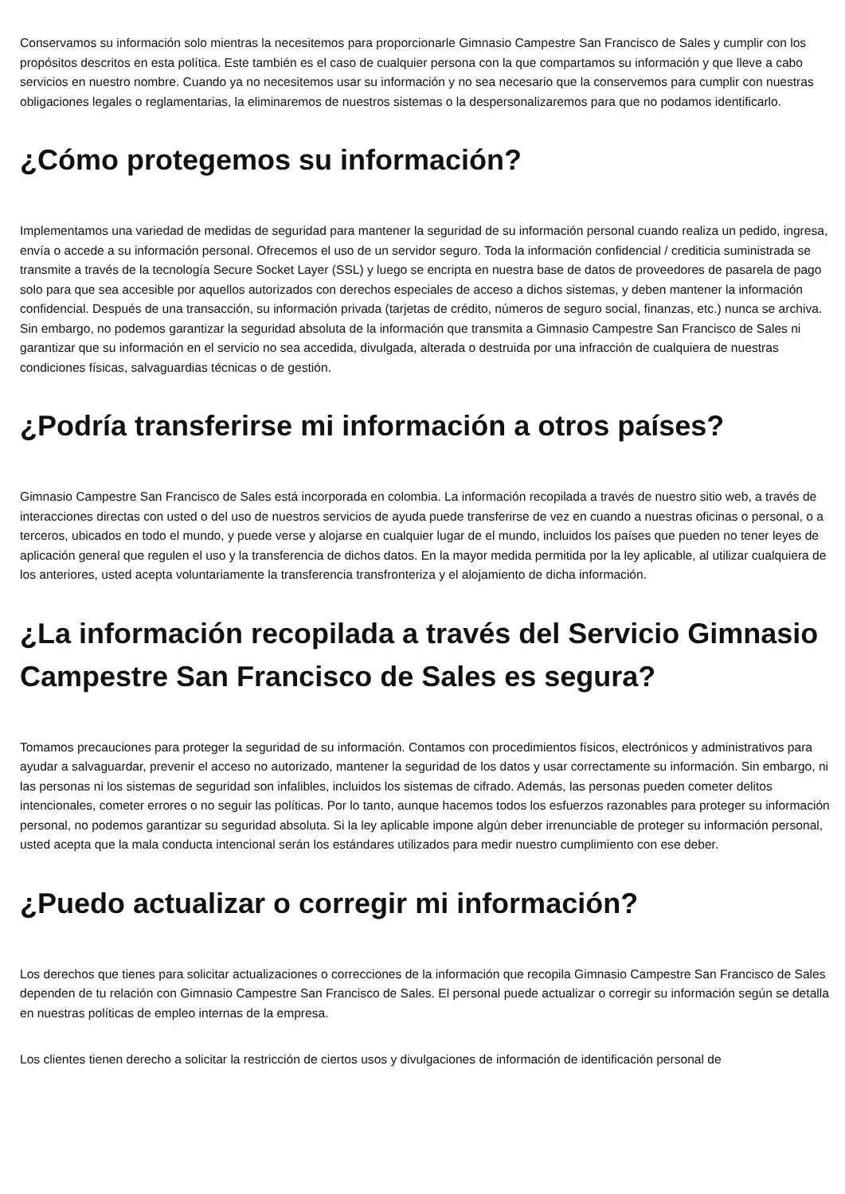Conservamos su información solo mientras la necesitemos para proporcionarle Gimnasio Campestre San Francisco de Sales y cumplir con los propósitos descritos en esta política. Este también es el caso de cualquier persona con la que compartamos su información y que lleve a cabo servicios en nuestro nombre. Cuando ya no necesitemos usar su información y no sea necesario que la conservemos para cumplir con nuestras obligaciones legales o reglamentarias, la eliminaremos de nuestros sistemas o la despersonalizaremos para que no podamos identificarlo.
¿Cómo protegemos su información?
Implementamos una variedad de medidas de seguridad para mantener la seguridad de su información personal cuando realiza un pedido, ingresa, envía o accede a su información personal. Ofrecemos el uso de un servidor seguro. Toda la información confidencial / crediticia suministrada se transmite a través de la tecnología Secure Socket Layer (SSL) y luego se encripta en nuestra base de datos de proveedores de pasarela de pago solo para que sea accesible por aquellos autorizados con derechos especiales de acceso a dichos sistemas, y deben mantener la información confidencial. Después de una transacción, su información privada (tarjetas de crédito, números de seguro social, finanzas, etc.) nunca se archiva. Sin embargo, no podemos garantizar la seguridad absoluta de la información que transmita a Gimnasio Campestre San Francisco de Sales ni garantizar que su información en el servicio no sea accedida, divulgada, alterada o destruida por una infracción de cualquiera de nuestras condiciones físicas, salvaguardias técnicas o de gestión.
¿Podría transferirse mi información a otros países?
Gimnasio Campestre San Francisco de Sales está incorporada en colombia. La información recopilada a través de nuestro sitio web, a través de interacciones directas con usted o del uso de nuestros servicios de ayuda puede transferirse de vez en cuando a nuestras oficinas o personal, o a terceros, ubicados en todo el mundo, y puede verse y alojarse en cualquier lugar de el mundo, incluidos los países que pueden no tener leyes de aplicación general que regulen el uso y la transferencia de dichos datos. En la mayor medida permitida por la ley aplicable, al utilizar cualquiera de los anteriores, usted acepta voluntariamente la transferencia transfronteriza y el alojamiento de dicha información.
¿La información recopilada a través del Servicio Gimnasio Campestre San Francisco de Sales es segura?
Tomamos precauciones para proteger la seguridad de su información. Contamos con procedimientos físicos, electrónicos y administrativos para ayudar a salvaguardar, prevenir el acceso no autorizado, mantener la seguridad de los datos y usar correctamente su información. Sin embargo, ni las personas ni los sistemas de seguridad son infalibles, incluidos los sistemas de cifrado. Además, las personas pueden cometer delitos intencionales, cometer errores o no seguir las políticas. Por lo tanto, aunque hacemos todos los esfuerzos razonables para proteger su información personal, no podemos garantizar su seguridad absoluta. Si la ley aplicable impone algún deber irrenunciable de proteger su información personal, usted acepta que la mala conducta intencional serán los estándares utilizados para medir nuestro cumplimiento con ese deber.
¿Puedo actualizar o corregir mi información?
Los derechos que tienes para solicitar actualizaciones o correcciones de la información que recopila Gimnasio Campestre San Francisco de Sales dependen de tu relación con Gimnasio Campestre San Francisco de Sales. El personal puede actualizar o corregir su información según se detalla en nuestras políticas de empleo internas de la empresa.
Los clientes tienen derecho a solicitar la restricción de ciertos usos y divulgaciones de información de identificación personal de